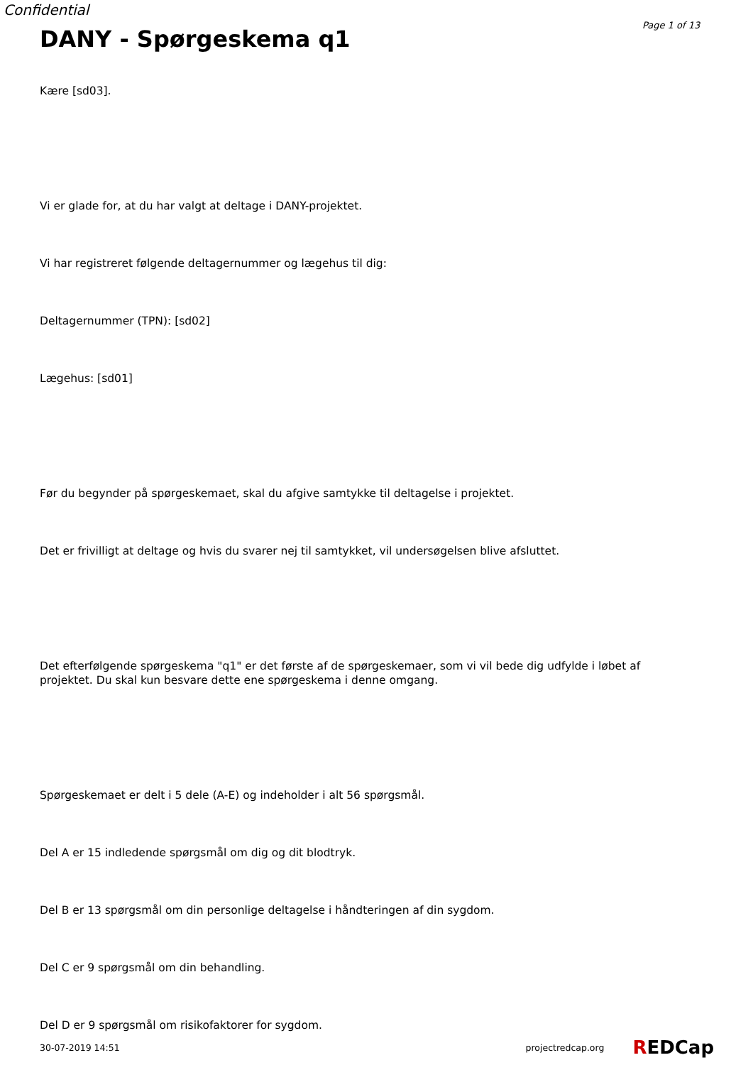Confidential
Page 1 of 13
DANY - Spørgeskema q1
Kære [sd03].
Vi er glade for, at du har valgt at deltage i DANY-projektet.
Vi har registreret følgende deltagernummer og lægehus til dig:
Deltagernummer (TPN): [sd02]
Lægehus: [sd01]
Før du begynder på spørgeskemaet, skal du afgive samtykke til deltagelse i projektet.
Det er frivilligt at deltage og hvis du svarer nej til samtykket, vil undersøgelsen blive afsluttet.
Det efterfølgende spørgeskema "q1" er det første af de spørgeskemaer, som vi vil bede dig udfylde i løbet af projektet. Du skal kun besvare dette ene spørgeskema i denne omgang.
Spørgeskemaet er delt i 5 dele (A-E) og indeholder i alt 56 spørgsmål.
Del A er 15 indledende spørgsmål om dig og dit blodtryk.
Del B er 13 spørgsmål om din personlige deltagelse i håndteringen af din sygdom.
Del C er 9 spørgsmål om din behandling.
Del D er 9 spørgsmål om risikofaktorer for sygdom.
30-07-2019 14:51 projectredcap.org REDCap